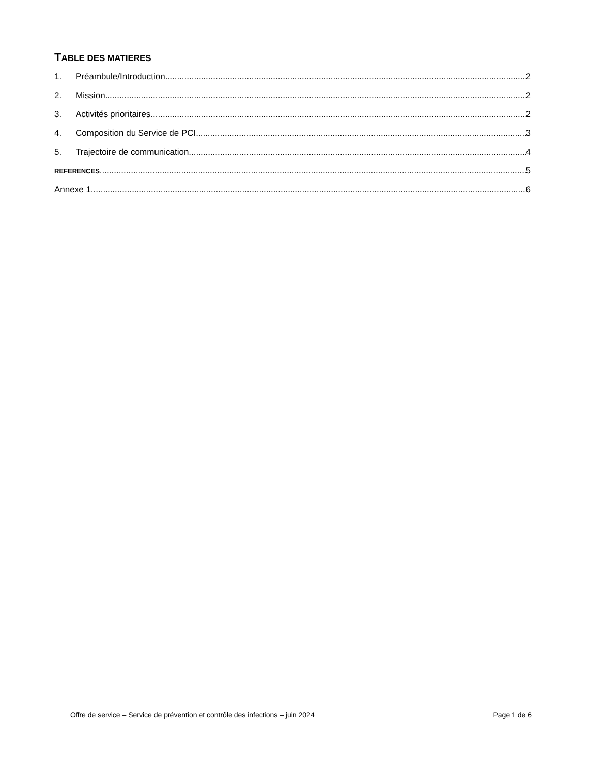TABLE DES MATIERES
1. Préambule/Introduction 2
2. Mission 2
3. Activités prioritaires 2
4. Composition du Service de PCI 3
5. Trajectoire de communication 4
REFERENCES 5
Annexe 1 6
Offre de service – Service de prévention et contrôle des infections – juin 2024 Page 1 de 6